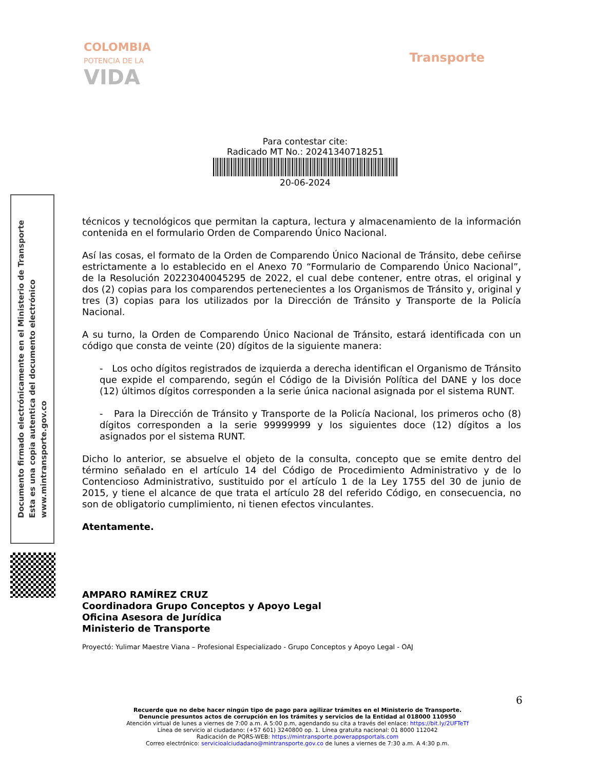COLOMBIA
POTENCIA DE LA
VIDA
Transporte
Para contestar cite:
Radicado MT No.: 20241340718251
20-06-2024
Documento firmado electrónicamente en el Ministerio de Transporte
Esta es una copia autentica del documento electrónico
www.mintransporte.gov.co
técnicos y tecnológicos que permitan la captura, lectura y almacenamiento de la información contenida en el formulario Orden de Comparendo Único Nacional.
Así las cosas, el formato de la Orden de Comparendo Único Nacional de Tránsito, debe ceñirse estrictamente a lo establecido en el Anexo 70 “Formulario de Comparendo Único Nacional”, de la Resolución 20223040045295 de 2022, el cual debe contener, entre otras, el original y dos (2) copias para los comparendos pertenecientes a los Organismos de Tránsito y, original y tres (3) copias para los utilizados por la Dirección de Tránsito y Transporte de la Policía Nacional.
A su turno, la Orden de Comparendo Único Nacional de Tránsito, estará identificada con un código que consta de veinte (20) dígitos de la siguiente manera:
- Los ocho dígitos registrados de izquierda a derecha identifican el Organismo de Tránsito que expide el comparendo, según el Código de la División Política del DANE y los doce (12) últimos dígitos corresponden a la serie única nacional asignada por el sistema RUNT.
- Para la Dirección de Tránsito y Transporte de la Policía Nacional, los primeros ocho (8) dígitos corresponden a la serie 99999999 y los siguientes doce (12) dígitos a los asignados por el sistema RUNT.
Dicho lo anterior, se absuelve el objeto de la consulta, concepto que se emite dentro del término señalado en el artículo 14 del Código de Procedimiento Administrativo y de lo Contencioso Administrativo, sustituido por el artículo 1 de la Ley 1755 del 30 de junio de 2015, y tiene el alcance de que trata el artículo 28 del referido Código, en consecuencia, no son de obligatorio cumplimiento, ni tienen efectos vinculantes.
Atentamente.
AMPARO RAMÍREZ CRUZ
Coordinadora Grupo Conceptos y Apoyo Legal
Oficina Asesora de Jurídica
Ministerio de Transporte
Proyectó: Yulimar Maestre Viana – Profesional Especializado - Grupo Conceptos y Apoyo Legal - OAJ
6
Recuerde que no debe hacer ningún tipo de pago para agilizar trámites en el Ministerio de Transporte.
Denuncie presuntos actos de corrupción en los trámites y servicios de la Entidad al 018000 110950
Atención virtual de lunes a viernes de 7:00 a.m. A 5:00 p.m, agendando su cita a través del enlace: https://bit.ly/2UFTeTf
Línea de servicio al ciudadano: (+57 601) 3240800 op. 1. Línea gratuita nacional: 01 8000 112042
Radicación de PQRS-WEB: https://mintransporte.powerappsportals.com
Correo electrónico: servicioalciudadano@mintransporte.gov.co de lunes a viernes de 7:30 a.m. A 4:30 p.m.